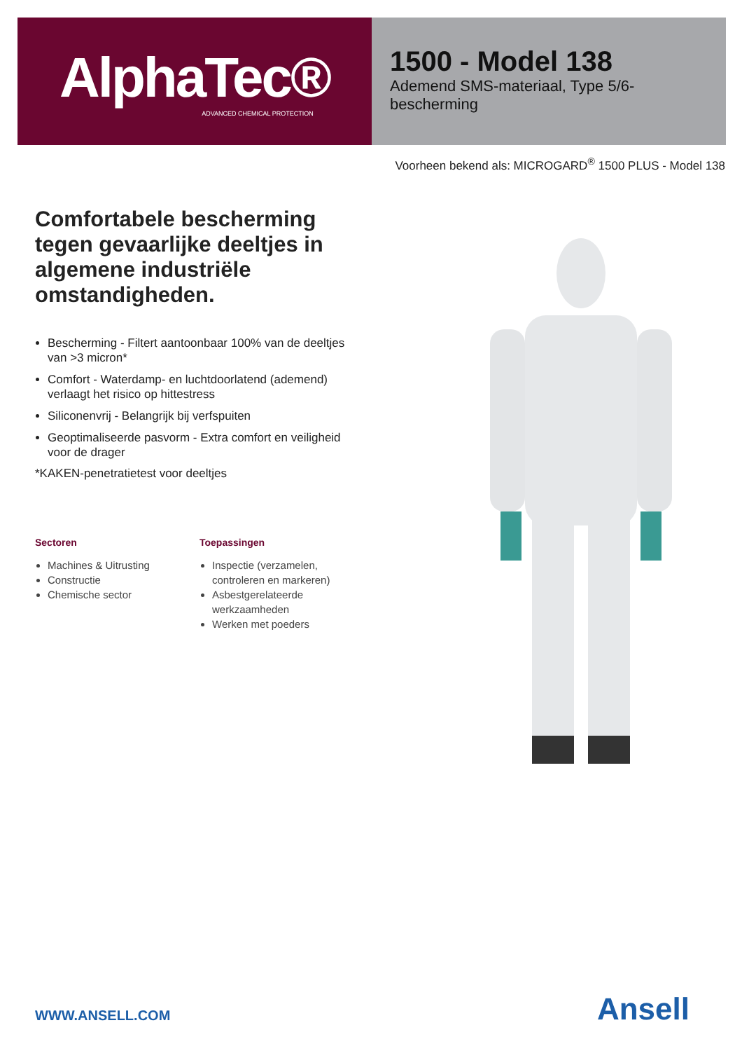AlphaTec®
ADVANCED CHEMICAL PROTECTION
1500 - Model 138
Ademend SMS-materiaal, Type 5/6-bescherming
Voorheen bekend als: MICROGARD<sup>®</sup> 1500 PLUS - Model 138
Comfortabele bescherming tegen gevaarlijke deeltjes in algemene industriële omstandigheden.
Bescherming - Filtert aantoonbaar 100% van de deeltjes van >3 micron*
Comfort - Waterdamp- en luchtdoorlatend (ademend) verlaagt het risico op hittestress
Siliconenvrij - Belangrijk bij verfspuiten
Geoptimaliseerde pasvorm - Extra comfort en veiligheid voor de drager
*KAKEN-penetratietest voor deeltjes
Sectoren
Machines & Uitrusting
Constructie
Chemische sector
Toepassingen
Inspectie (verzamelen, controleren en markeren)
Asbestgerelateerde werkzaamheden
Werken met poeders
WWW.ANSELL.COM Ansell